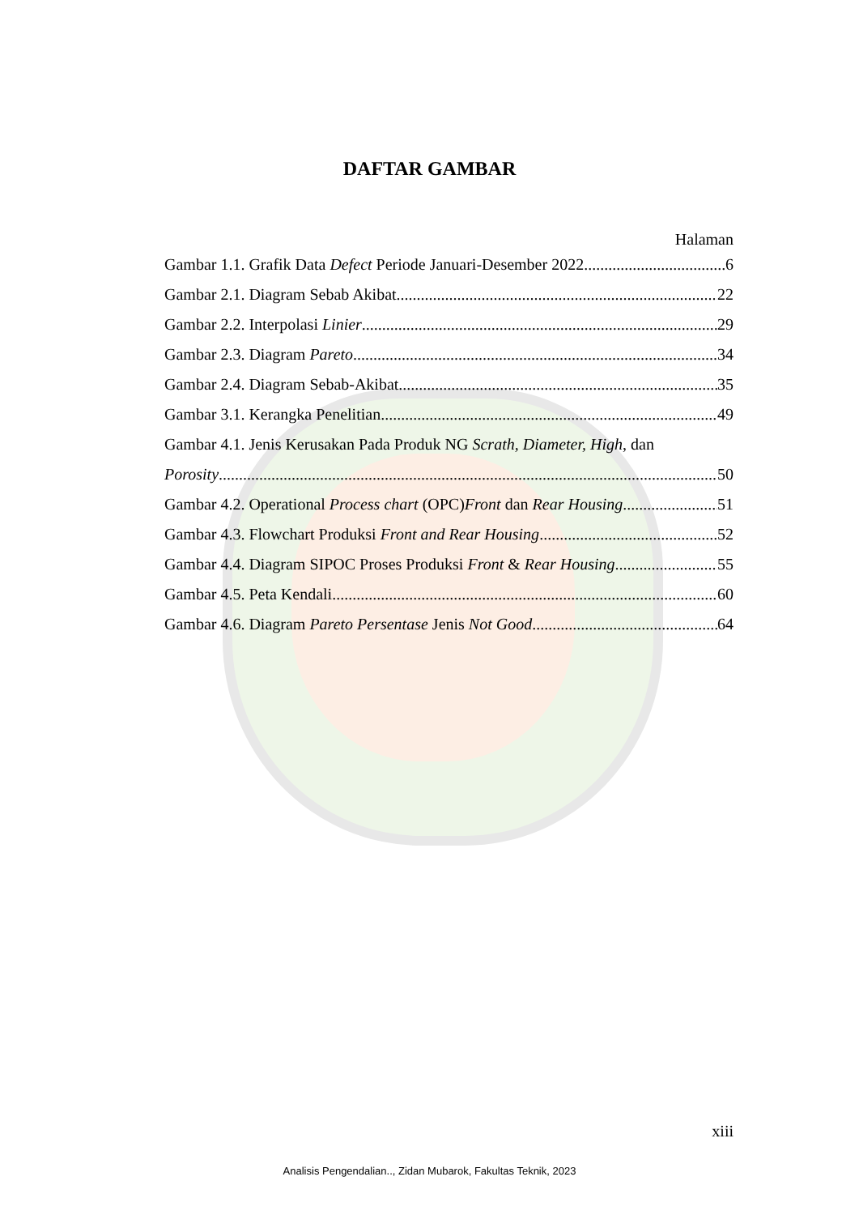DAFTAR GAMBAR
Halaman
Gambar 1.1. Grafik Data Defect Periode Januari-Desember 2022 6
Gambar 2.1. Diagram Sebab Akibat 22
Gambar 2.2. Interpolasi Linier 29
Gambar 2.3. Diagram Pareto 34
Gambar 2.4. Diagram Sebab-Akibat 35
Gambar 3.1. Kerangka Penelitian 49
Gambar 4.1. Jenis Kerusakan Pada Produk NG Scrath, Diameter, High, dan
Porosity 50
Gambar 4.2. Operational Process chart (OPC)Front dan Rear Housing 51
Gambar 4.3. Flowchart Produksi Front and Rear Housing 52
Gambar 4.4. Diagram SIPOC Proses Produksi Front & Rear Housing 55
Gambar 4.5. Peta Kendali 60
Gambar 4.6. Diagram Pareto Persentase Jenis Not Good 64
xiii
Analisis Pengendalian.., Zidan Mubarok, Fakultas Teknik, 2023